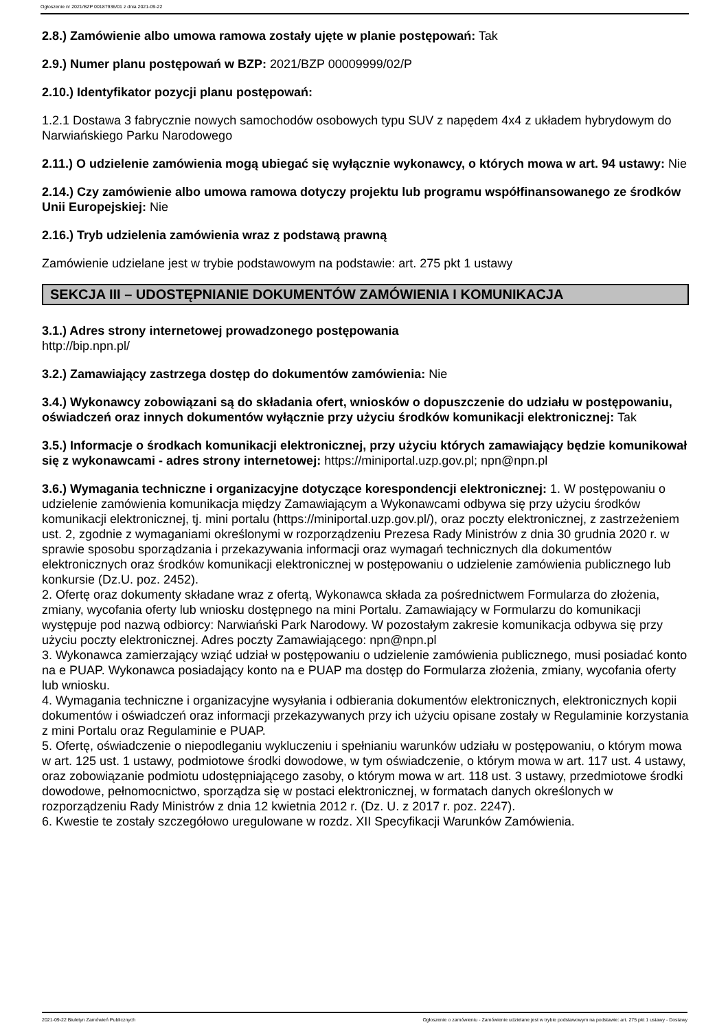Ogłoszenie nr 2021/BZP 00187936/01 z dnia 2021-09-22
2.8.) Zamówienie albo umowa ramowa zostały ujęte w planie postępowań: Tak
2.9.) Numer planu postępowań w BZP: 2021/BZP 00009999/02/P
2.10.) Identyfikator pozycji planu postępowań:
1.2.1 Dostawa 3 fabrycznie nowych samochodów osobowych typu SUV z napędem 4x4 z układem hybrydowym do Narwiańskiego Parku Narodowego
2.11.) O udzielenie zamówienia mogą ubiegać się wyłącznie wykonawcy, o których mowa w art. 94 ustawy: Nie
2.14.) Czy zamówienie albo umowa ramowa dotyczy projektu lub programu współfinansowanego ze środków Unii Europejskiej: Nie
2.16.) Tryb udzielenia zamówienia wraz z podstawą prawną
Zamówienie udzielane jest w trybie podstawowym na podstawie: art. 275 pkt 1 ustawy
SEKCJA III – UDOSTĘPNIANIE DOKUMENTÓW ZAMÓWIENIA I KOMUNIKACJA
3.1.) Adres strony internetowej prowadzonego postępowania
http://bip.npn.pl/
3.2.) Zamawiający zastrzega dostęp do dokumentów zamówienia: Nie
3.4.) Wykonawcy zobowiązani są do składania ofert, wniosków o dopuszczenie do udziału w postępowaniu, oświadczeń oraz innych dokumentów wyłącznie przy użyciu środków komunikacji elektronicznej: Tak
3.5.) Informacje o środkach komunikacji elektronicznej, przy użyciu których zamawiający będzie komunikował się z wykonawcami - adres strony internetowej: https://miniportal.uzp.gov.pl; npn@npn.pl
3.6.) Wymagania techniczne i organizacyjne dotyczące korespondencji elektronicznej: 1. W postępowaniu o udzielenie zamówienia komunikacja między Zamawiającym a Wykonawcami odbywa się przy użyciu środków komunikacji elektronicznej, tj. mini portalu (https://miniportal.uzp.gov.pl/), oraz poczty elektronicznej, z zastrzeżeniem ust. 2, zgodnie z wymaganiami określonymi w rozporządzeniu Prezesa Rady Ministrów z dnia 30 grudnia 2020 r. w sprawie sposobu sporządzania i przekazywania informacji oraz wymagań technicznych dla dokumentów elektronicznych oraz środków komunikacji elektronicznej w postępowaniu o udzielenie zamówienia publicznego lub konkursie (Dz.U. poz. 2452).
2. Ofertę oraz dokumenty składane wraz z ofertą, Wykonawca składa za pośrednictwem Formularza do złożenia, zmiany, wycofania oferty lub wniosku dostępnego na mini Portalu. Zamawiający w Formularzu do komunikacji występuje pod nazwą odbiorcy: Narwiański Park Narodowy. W pozostałym zakresie komunikacja odbywa się przy użyciu poczty elektronicznej. Adres poczty Zamawiającego: npn@npn.pl
3. Wykonawca zamierzający wziąć udział w postępowaniu o udzielenie zamówienia publicznego, musi posiadać konto na e PUAP. Wykonawca posiadający konto na e PUAP ma dostęp do Formularza złożenia, zmiany, wycofania oferty lub wniosku.
4. Wymagania techniczne i organizacyjne wysyłania i odbierania dokumentów elektronicznych, elektronicznych kopii dokumentów i oświadczeń oraz informacji przekazywanych przy ich użyciu opisane zostały w Regulaminie korzystania z mini Portalu oraz Regulaminie e PUAP.
5. Ofertę, oświadczenie o niepodleganiu wykluczeniu i spełnianiu warunków udziału w postępowaniu, o którym mowa w art. 125 ust. 1 ustawy, podmiotowe środki dowodowe, w tym oświadczenie, o którym mowa w art. 117 ust. 4 ustawy, oraz zobowiązanie podmiotu udostępniającego zasoby, o którym mowa w art. 118 ust. 3 ustawy, przedmiotowe środki dowodowe, pełnomocnictwo, sporządza się w postaci elektronicznej, w formatach danych określonych w rozporządzeniu Rady Ministrów z dnia 12 kwietnia 2012 r. (Dz. U. z 2017 r. poz. 2247).
6. Kwestie te zostały szczegółowo uregulowane w rozdz. XII Specyfikacji Warunków Zamówienia.
2021-09-22 Biuletyn Zamówień Publicznych Ogłoszenie o zamówieniu - Zamówienie udzielane jest w trybie podstawowym na podstawie: art. 275 pkt 1 ustawy - Dostawy